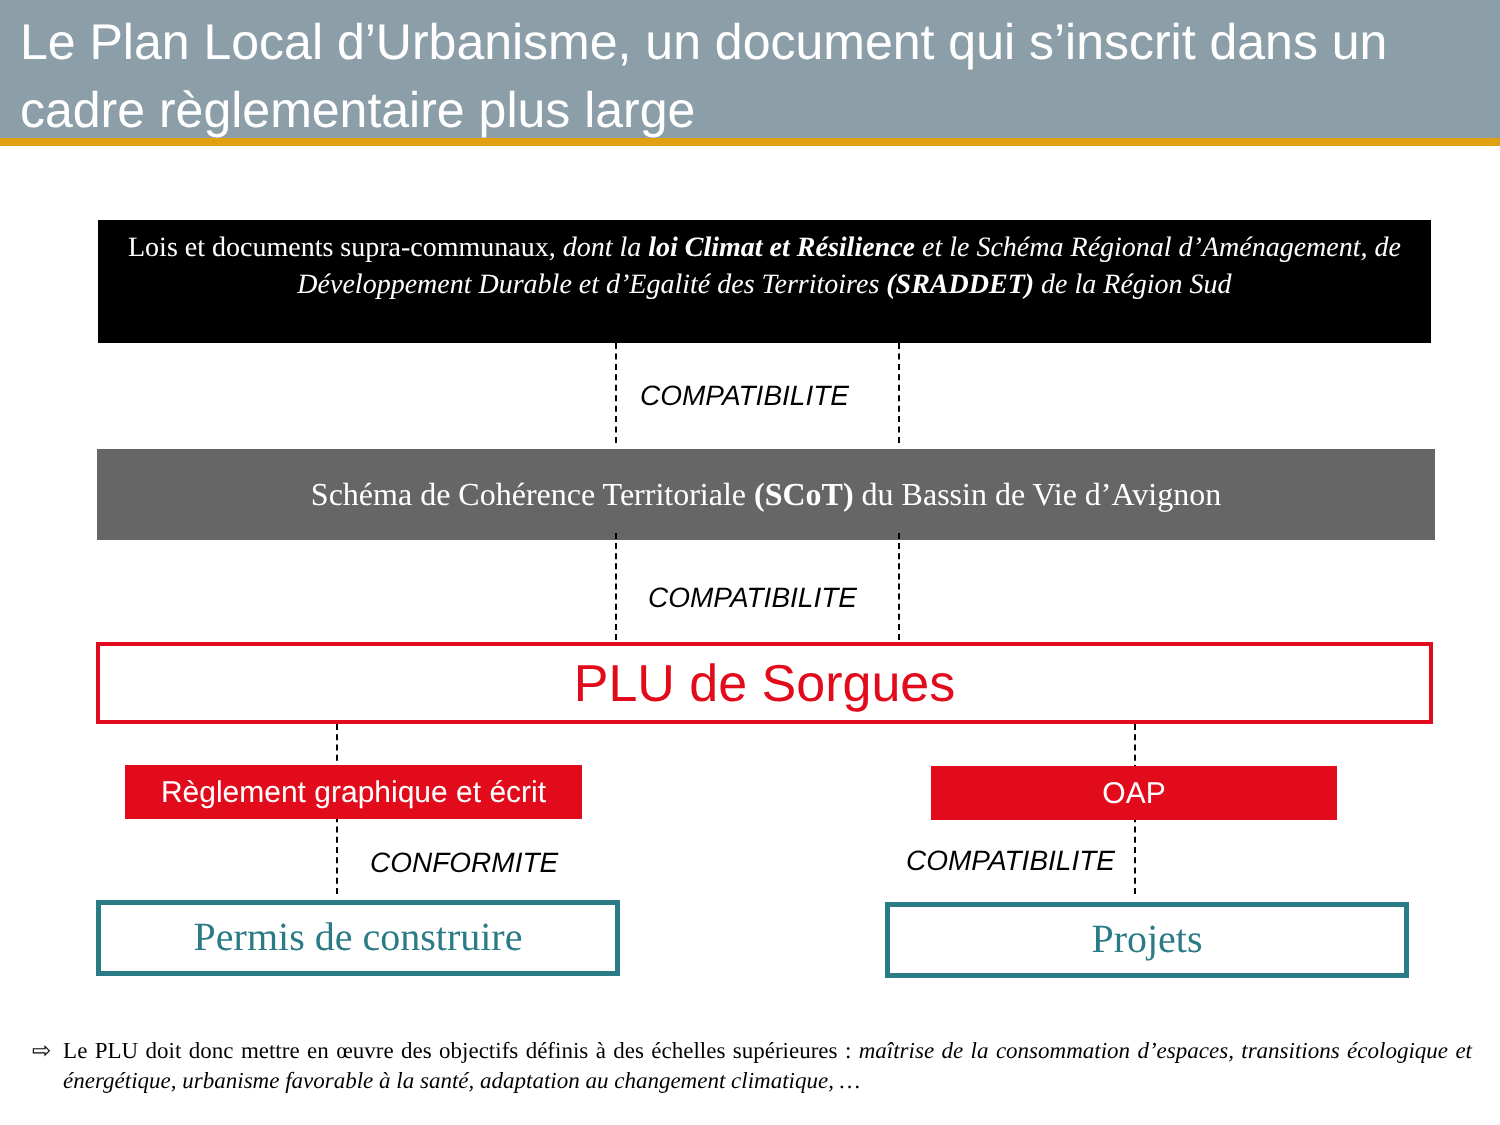Le Plan Local d’Urbanisme, un document qui s’inscrit dans un cadre règlementaire plus large
Lois et documents supra-communaux, dont la loi Climat et Résilience et le Schéma Régional d’Aménagement, de Développement Durable et d’Egalité des Territoires (SRADDET) de la Région Sud
COMPATIBILITE
Schéma de Cohérence Territoriale (SCoT) du Bassin de Vie d’Avignon
COMPATIBILITE
PLU de Sorgues
Règlement graphique et écrit
OAP
CONFORMITE COMPATIBILITE
Permis de construire Projets
⇨ Le PLU doit donc mettre en œuvre des objectifs définis à des échelles supérieures : maîtrise de la consommation d’espaces, transitions écologique et énergétique, urbanisme favorable à la santé, adaptation au changement climatique, …